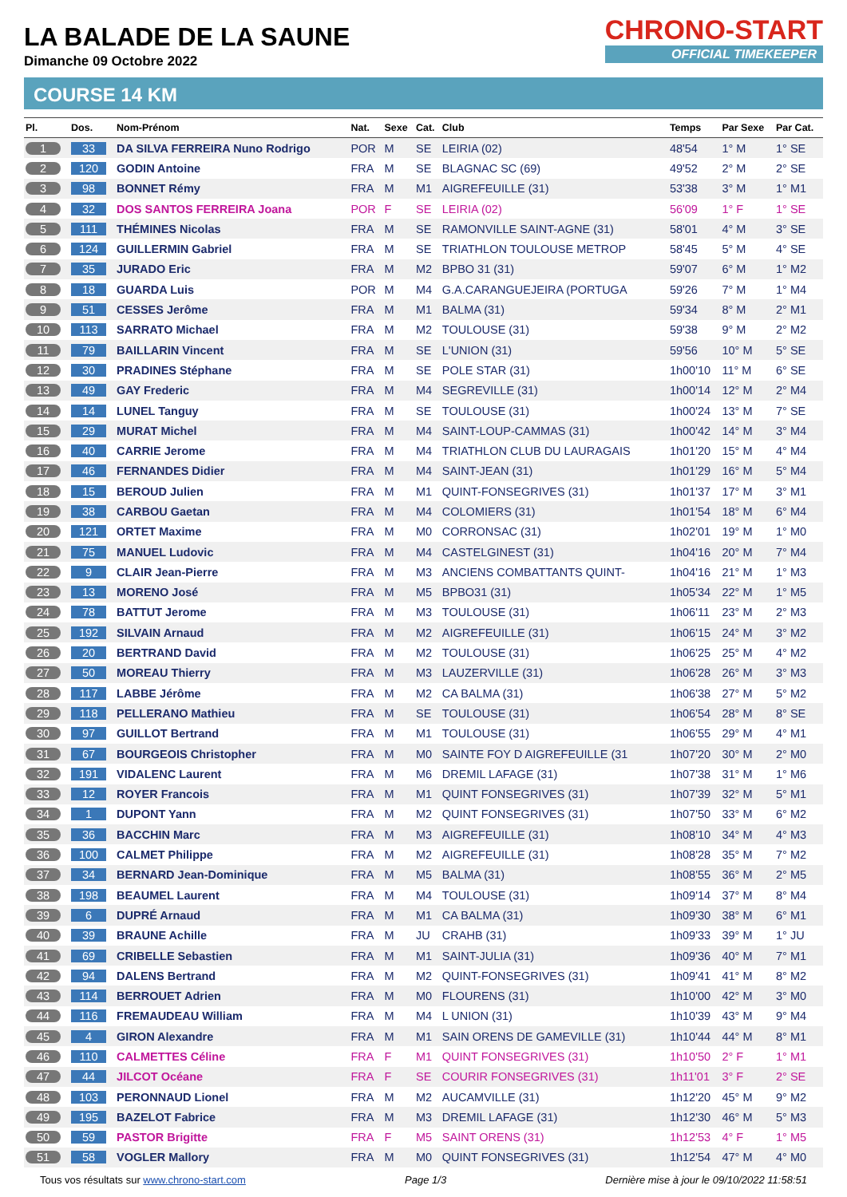CHRONO-START
OFFICIAL TIMEKEEPER
LA BALADE DE LA SAUNE
Dimanche 09 Octobre 2022
COURSE 14 KM
| Pl. | Dos. | Nom-Prénom | Nat. | Sexe | Cat. | Club | Temps | Par Sexe | Par Cat. |
| --- | --- | --- | --- | --- | --- | --- | --- | --- | --- |
| 1 | 33 | DA SILVA FERREIRA Nuno Rodrigo | POR | M | SE | LEIRIA (02) | 48'54 | 1° M | 1° SE |
| 2 | 120 | GODIN Antoine | FRA | M | SE | BLAGNAC SC (69) | 49'52 | 2° M | 2° SE |
| 3 | 98 | BONNET Rémy | FRA | M | M1 | AIGREFEUILLE (31) | 53'38 | 3° M | 1° M1 |
| 4 | 32 | DOS SANTOS FERREIRA Joana | POR | F | SE | LEIRIA (02) | 56'09 | 1° F | 1° SE |
| 5 | 111 | THÉMINES Nicolas | FRA | M | SE | RAMONVILLE SAINT-AGNE (31) | 58'01 | 4° M | 3° SE |
| 6 | 124 | GUILLERMIN Gabriel | FRA | M | SE | TRIATHLON TOULOUSE METROP | 58'45 | 5° M | 4° SE |
| 7 | 35 | JURADO Eric | FRA | M | M2 | BPBO 31 (31) | 59'07 | 6° M | 1° M2 |
| 8 | 18 | GUARDA Luis | POR | M | M4 | G.A.CARANGUEJEIRA (PORTUGA | 59'26 | 7° M | 1° M4 |
| 9 | 51 | CESSES Jerôme | FRA | M | M1 | BALMA (31) | 59'34 | 8° M | 2° M1 |
| 10 | 113 | SARRATO Michael | FRA | M | M2 | TOULOUSE (31) | 59'38 | 9° M | 2° M2 |
| 11 | 79 | BAILLARIN Vincent | FRA | M | SE | L'UNION (31) | 59'56 | 10° M | 5° SE |
| 12 | 30 | PRADINES Stéphane | FRA | M | SE | POLE STAR (31) | 1h00'10 | 11° M | 6° SE |
| 13 | 49 | GAY Frederic | FRA | M | M4 | SEGREVILLE (31) | 1h00'14 | 12° M | 2° M4 |
| 14 | 14 | LUNEL Tanguy | FRA | M | SE | TOULOUSE (31) | 1h00'24 | 13° M | 7° SE |
| 15 | 29 | MURAT Michel | FRA | M | M4 | SAINT-LOUP-CAMMAS (31) | 1h00'42 | 14° M | 3° M4 |
| 16 | 40 | CARRIE Jerome | FRA | M | M4 | TRIATHLON CLUB DU LAURAGAIS | 1h01'20 | 15° M | 4° M4 |
| 17 | 46 | FERNANDES Didier | FRA | M | M4 | SAINT-JEAN (31) | 1h01'29 | 16° M | 5° M4 |
| 18 | 15 | BEROUD Julien | FRA | M | M1 | QUINT-FONSEGRIVES (31) | 1h01'37 | 17° M | 3° M1 |
| 19 | 38 | CARBOU Gaetan | FRA | M | M4 | COLOMIERS (31) | 1h01'54 | 18° M | 6° M4 |
| 20 | 121 | ORTET Maxime | FRA | M | M0 | CORRONSAC (31) | 1h02'01 | 19° M | 1° M0 |
| 21 | 75 | MANUEL Ludovic | FRA | M | M4 | CASTELGINEST (31) | 1h04'16 | 20° M | 7° M4 |
| 22 | 9 | CLAIR Jean-Pierre | FRA | M | M3 | ANCIENS COMBATTANTS QUINT- | 1h04'16 | 21° M | 1° M3 |
| 23 | 13 | MORENO José | FRA | M | M5 | BPBO31 (31) | 1h05'34 | 22° M | 1° M5 |
| 24 | 78 | BATTUT Jerome | FRA | M | M3 | TOULOUSE (31) | 1h06'11 | 23° M | 2° M3 |
| 25 | 192 | SILVAIN Arnaud | FRA | M | M2 | AIGREFEUILLE (31) | 1h06'15 | 24° M | 3° M2 |
| 26 | 20 | BERTRAND David | FRA | M | M2 | TOULOUSE (31) | 1h06'25 | 25° M | 4° M2 |
| 27 | 50 | MOREAU Thierry | FRA | M | M3 | LAUZERVILLE (31) | 1h06'28 | 26° M | 3° M3 |
| 28 | 117 | LABBE Jérôme | FRA | M | M2 | CA BALMA (31) | 1h06'38 | 27° M | 5° M2 |
| 29 | 118 | PELLERANO Mathieu | FRA | M | SE | TOULOUSE (31) | 1h06'54 | 28° M | 8° SE |
| 30 | 97 | GUILLOT Bertrand | FRA | M | M1 | TOULOUSE (31) | 1h06'55 | 29° M | 4° M1 |
| 31 | 67 | BOURGEOIS Christopher | FRA | M | M0 | SAINTE FOY D AIGREFEUILLE (31 | 1h07'20 | 30° M | 2° M0 |
| 32 | 191 | VIDALENC Laurent | FRA | M | M6 | DREMIL LAFAGE (31) | 1h07'38 | 31° M | 1° M6 |
| 33 | 12 | ROYER Francois | FRA | M | M1 | QUINT FONSEGRIVES (31) | 1h07'39 | 32° M | 5° M1 |
| 34 | 1 | DUPONT Yann | FRA | M | M2 | QUINT FONSEGRIVES (31) | 1h07'50 | 33° M | 6° M2 |
| 35 | 36 | BACCHIN Marc | FRA | M | M3 | AIGREFEUILLE (31) | 1h08'10 | 34° M | 4° M3 |
| 36 | 100 | CALMET Philippe | FRA | M | M2 | AIGREFEUILLE (31) | 1h08'28 | 35° M | 7° M2 |
| 37 | 34 | BERNARD Jean-Dominique | FRA | M | M5 | BALMA (31) | 1h08'55 | 36° M | 2° M5 |
| 38 | 198 | BEAUMEL Laurent | FRA | M | M4 | TOULOUSE (31) | 1h09'14 | 37° M | 8° M4 |
| 39 | 6 | DUPRÉ Arnaud | FRA | M | M1 | CA BALMA (31) | 1h09'30 | 38° M | 6° M1 |
| 40 | 39 | BRAUNE Achille | FRA | M | JU | CRAHB (31) | 1h09'33 | 39° M | 1° JU |
| 41 | 69 | CRIBELLE Sebastien | FRA | M | M1 | SAINT-JULIA (31) | 1h09'36 | 40° M | 7° M1 |
| 42 | 94 | DALENS Bertrand | FRA | M | M2 | QUINT-FONSEGRIVES (31) | 1h09'41 | 41° M | 8° M2 |
| 43 | 114 | BERROUET Adrien | FRA | M | M0 | FLOURENS (31) | 1h10'00 | 42° M | 3° M0 |
| 44 | 116 | FREMAUDEAU William | FRA | M | M4 | L UNION (31) | 1h10'39 | 43° M | 9° M4 |
| 45 | 4 | GIRON Alexandre | FRA | M | M1 | SAIN ORENS DE GAMEVILLE (31) | 1h10'44 | 44° M | 8° M1 |
| 46 | 110 | CALMETTES Céline | FRA | F | M1 | QUINT FONSEGRIVES (31) | 1h10'50 | 2° F | 1° M1 |
| 47 | 44 | JILCOT Océane | FRA | F | SE | COURIR FONSEGRIVES (31) | 1h11'01 | 3° F | 2° SE |
| 48 | 103 | PERONNAUD Lionel | FRA | M | M2 | AUCAMVILLE (31) | 1h12'20 | 45° M | 9° M2 |
| 49 | 195 | BAZELOT Fabrice | FRA | M | M3 | DREMIL LAFAGE (31) | 1h12'30 | 46° M | 5° M3 |
| 50 | 59 | PASTOR Brigitte | FRA | F | M5 | SAINT ORENS (31) | 1h12'53 | 4° F | 1° M5 |
| 51 | 58 | VOGLER Mallory | FRA | M | M0 | QUINT FONSEGRIVES (31) | 1h12'54 | 47° M | 4° M0 |
Tous vos résultats sur www.chrono-start.com Page 1/3 Dernière mise à jour le 09/10/2022 11:58:51